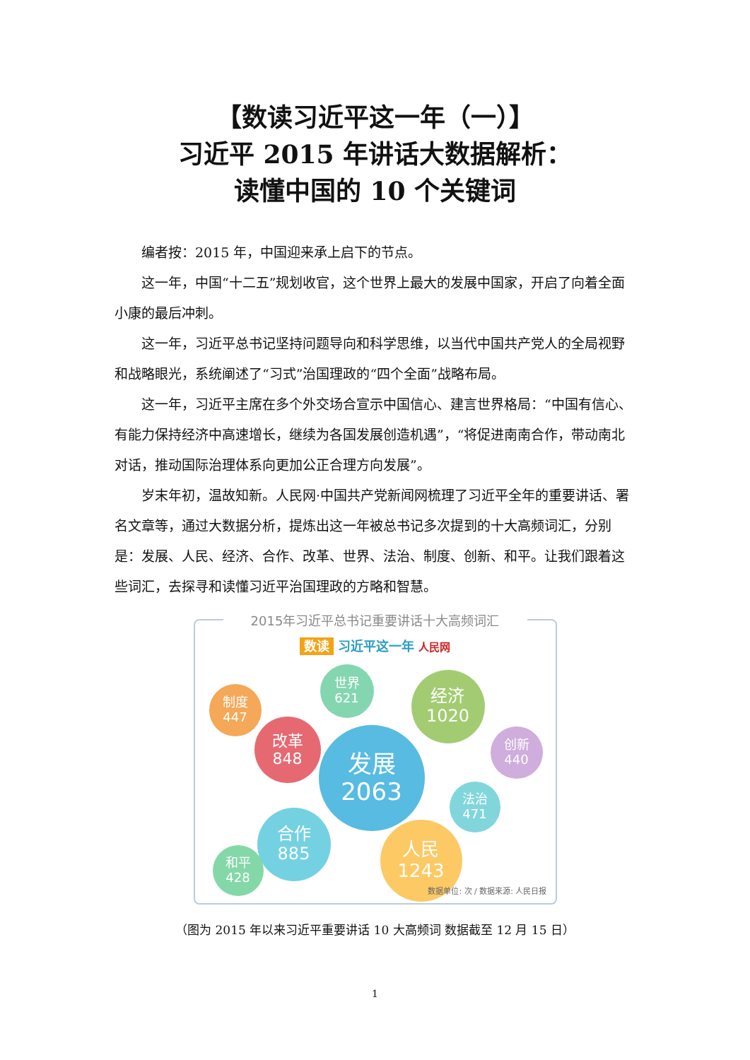【数读习近平这一年（一）】
习近平 2015 年讲话大数据解析：
读懂中国的 10 个关键词
编者按：2015 年，中国迎来承上启下的节点。
这一年，中国“十二五”规划收官，这个世界上最大的发展中国家，开启了向着全面小康的最后冲刺。
这一年，习近平总书记坚持问题导向和科学思维，以当代中国共产党人的全局视野和战略眼光，系统阐述了“习式”治国理政的“四个全面”战略布局。
这一年，习近平主席在多个外交场合宣示中国信心、建言世界格局：“中国有信心、有能力保持经济中高速增长，继续为各国发展创造机遇”，“将促进南南合作，带动南北对话，推动国际治理体系向更加公正合理方向发展”。
岁末年初，温故知新。人民网·中国共产党新闻网梳理了习近平全年的重要讲话、署名文章等，通过大数据分析，提炼出这一年被总书记多次提到的十大高频词汇，分别是：发展、人民、经济、合作、改革、世界、法治、制度、创新、和平。让我们跟着这些词汇，去探寻和读懂习近平治国理政的方略和智慧。
2015年习近平总书记重要讲话十大高频词汇
数读 习近平这一年 人民网
制度
447
世界
621
经济
1020
改革
848
发展
2063
创新
440
法治
471
合作
885
人民
1243
和平
428
数据单位: 次 / 数据来源: 人民日报
（图为 2015 年以来习近平重要讲话 10 大高频词 数据截至 12 月 15 日）
1